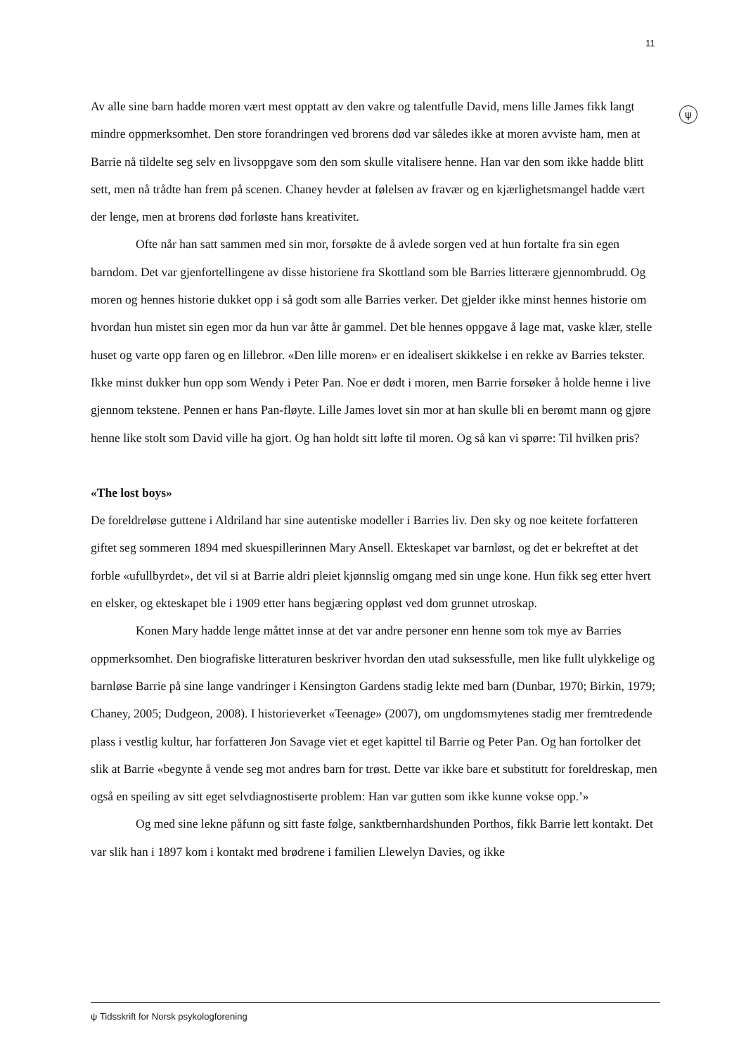11
ψ
Av alle sine barn hadde moren vært mest opptatt av den vakre og talentfulle David, mens lille James fikk langt mindre oppmerksomhet. Den store forandringen ved brorens død var således ikke at moren avviste ham, men at Barrie nå tildelte seg selv en livsoppgave som den som skulle vitalisere henne. Han var den som ikke hadde blitt sett, men nå trådte han frem på scenen. Chaney hevder at følelsen av fravær og en kjærlighetsmangel hadde vært der lenge, men at brorens død forløste hans kreativitet.
Ofte når han satt sammen med sin mor, forsøkte de å avlede sorgen ved at hun fortalte fra sin egen barndom. Det var gjenfortellingene av disse historiene fra Skottland som ble Barries litterære gjennombrudd. Og moren og hennes historie dukket opp i så godt som alle Barries verker. Det gjelder ikke minst hennes historie om hvordan hun mistet sin egen mor da hun var åtte år gammel. Det ble hennes oppgave å lage mat, vaske klær, stelle huset og varte opp faren og en lillebror. «Den lille moren» er en idealisert skikkelse i en rekke av Barries tekster. Ikke minst dukker hun opp som Wendy i Peter Pan. Noe er dødt i moren, men Barrie forsøker å holde henne i live gjennom tekstene. Pennen er hans Pan-fløyte. Lille James lovet sin mor at han skulle bli en berømt mann og gjøre henne like stolt som David ville ha gjort. Og han holdt sitt løfte til moren. Og så kan vi spørre: Til hvilken pris?
«The lost boys»
De foreldreløse guttene i Aldriland har sine autentiske modeller i Barries liv. Den sky og noe keitete forfatteren giftet seg sommeren 1894 med skuespillerinnen Mary Ansell. Ekteskapet var barnløst, og det er bekreftet at det forble «ufullbyrdet», det vil si at Barrie aldri pleiet kjønnslig omgang med sin unge kone. Hun fikk seg etter hvert en elsker, og ekteskapet ble i 1909 etter hans begjæring oppløst ved dom grunnet utroskap.
Konen Mary hadde lenge måttet innse at det var andre personer enn henne som tok mye av Barries oppmerksomhet. Den biografiske litteraturen beskriver hvordan den utad suksessfulle, men like fullt ulykkelige og barnløse Barrie på sine lange vandringer i Kensington Gardens stadig lekte med barn (Dunbar, 1970; Birkin, 1979; Chaney, 2005; Dudgeon, 2008). I historieverket «Teenage» (2007), om ungdomsmytenes stadig mer fremtredende plass i vestlig kultur, har forfatteren Jon Savage viet et eget kapittel til Barrie og Peter Pan. Og han fortolker det slik at Barrie «begynte å vende seg mot andres barn for trøst. Dette var ikke bare et substitutt for foreldreskap, men også en speiling av sitt eget selvdiagnostiserte problem: Han var gutten som ikke kunne vokse opp.’»
Og med sine lekne påfunn og sitt faste følge, sanktbernhardshunden Porthos, fikk Barrie lett kontakt. Det var slik han i 1897 kom i kontakt med brødrene i familien Llewelyn Davies, og ikke
ψ Tidsskrift for Norsk psykologforening